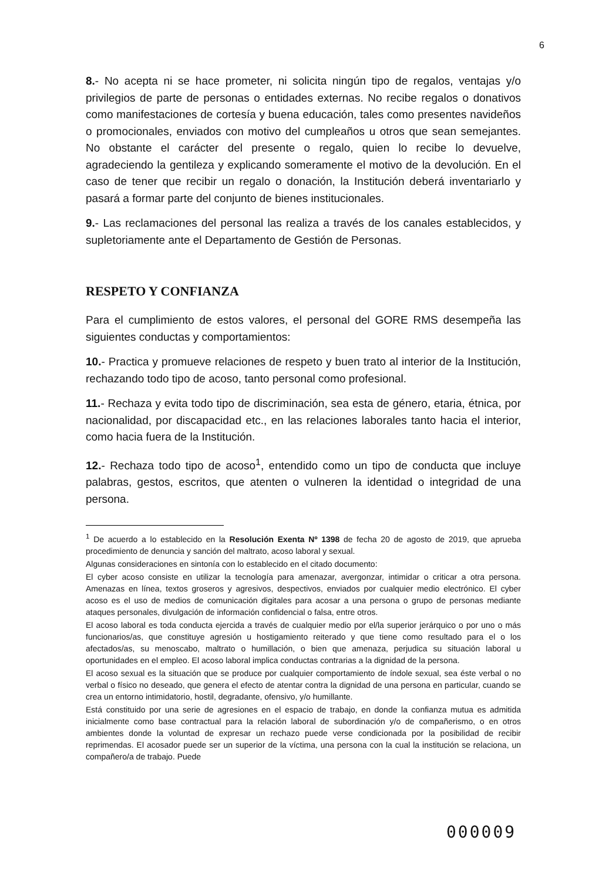6
8.- No acepta ni se hace prometer, ni solicita ningún tipo de regalos, ventajas y/o privilegios de parte de personas o entidades externas. No recibe regalos o donativos como manifestaciones de cortesía y buena educación, tales como presentes navideños o promocionales, enviados con motivo del cumpleaños u otros que sean semejantes. No obstante el carácter del presente o regalo, quien lo recibe lo devuelve, agradeciendo la gentileza y explicando someramente el motivo de la devolución. En el caso de tener que recibir un regalo o donación, la Institución deberá inventariarlo y pasará a formar parte del conjunto de bienes institucionales.
9.- Las reclamaciones del personal las realiza a través de los canales establecidos, y supletoriamente ante el Departamento de Gestión de Personas.
RESPETO Y CONFIANZA
Para el cumplimiento de estos valores, el personal del GORE RMS desempeña las siguientes conductas y comportamientos:
10.- Practica y promueve relaciones de respeto y buen trato al interior de la Institución, rechazando todo tipo de acoso, tanto personal como profesional.
11.- Rechaza y evita todo tipo de discriminación, sea esta de género, etaria, étnica, por nacionalidad, por discapacidad etc., en las relaciones laborales tanto hacia el interior, como hacia fuera de la Institución.
12.- Rechaza todo tipo de acoso<sup>1</sup>, entendido como un tipo de conducta que incluye palabras, gestos, escritos, que atenten o vulneren la identidad o integridad de una persona.
<sup>1</sup> De acuerdo a lo establecido en la Resolución Exenta Nº 1398 de fecha 20 de agosto de 2019, que aprueba procedimiento de denuncia y sanción del maltrato, acoso laboral y sexual.
Algunas consideraciones en sintonía con lo establecido en el citado documento:
El cyber acoso consiste en utilizar la tecnología para amenazar, avergonzar, intimidar o criticar a otra persona. Amenazas en línea, textos groseros y agresivos, despectivos, enviados por cualquier medio electrónico. El cyber acoso es el uso de medios de comunicación digitales para acosar a una persona o grupo de personas mediante ataques personales, divulgación de información confidencial o falsa, entre otros.
El acoso laboral es toda conducta ejercida a través de cualquier medio por el/la superior jerárquico o por uno o más funcionarios/as, que constituye agresión u hostigamiento reiterado y que tiene como resultado para el o los afectados/as, su menoscabo, maltrato o humillación, o bien que amenaza, perjudica su situación laboral u oportunidades en el empleo. El acoso laboral implica conductas contrarias a la dignidad de la persona.
El acoso sexual es la situación que se produce por cualquier comportamiento de índole sexual, sea éste verbal o no verbal o físico no deseado, que genera el efecto de atentar contra la dignidad de una persona en particular, cuando se crea un entorno intimidatorio, hostil, degradante, ofensivo, y/o humillante.
Está constituido por una serie de agresiones en el espacio de trabajo, en donde la confianza mutua es admitida inicialmente como base contractual para la relación laboral de subordinación y/o de compañerismo, o en otros ambientes donde la voluntad de expresar un rechazo puede verse condicionada por la posibilidad de recibir reprimendas. El acosador puede ser un superior de la víctima, una persona con la cual la institución se relaciona, un compañero/a de trabajo. Puede
000009